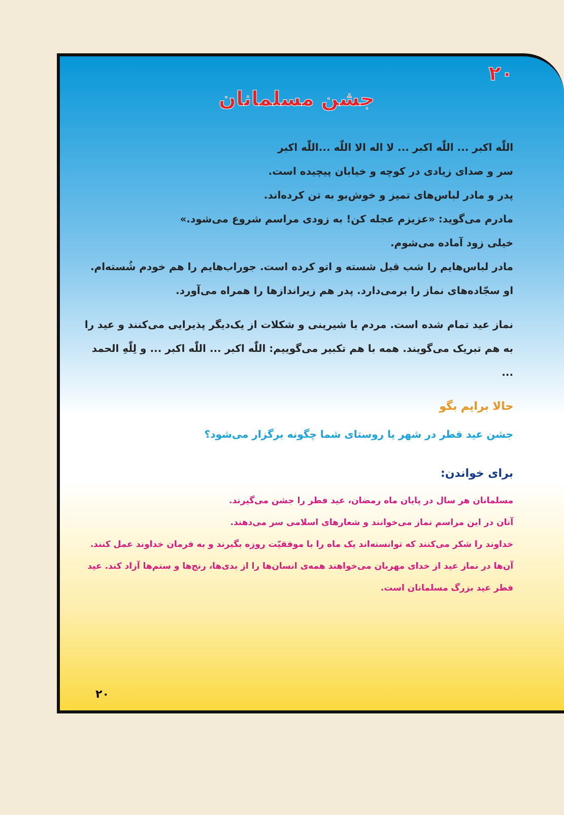۲۰
جشن مسلمانان
اللّٰه اکبر ... اللّٰه اکبر ... لا اله الا اللّٰه ...اللّٰه اکبر
سر و صدای زیادی در کوچه و خیابان پیچیده است.
پدر و مادر لباس‌های تمیز و خوش‌بو به تن کرده‌اند.
مادرم می‌گوید: «عزیزم عجله کن! به زودی مراسم شروع می‌شود.»
خیلی زود آماده می‌شوم.
مادر لباس‌هایم را شب قبل شسته و اتو کرده است. جوراب‌هایم را هم خودم شُسته‌ام.
او سجّاده‌های نماز را برمی‌دارد. پدر هم زیراندازها را همراه می‌آورد.
نماز عید تمام شده است. مردم با شیرینی و شکلات از یک‌دیگر پذیرایی می‌کنند و عید را به هم تبریک می‌گویند. همه با هم تکبیر می‌گوییم: اللّٰه اکبر ... اللّٰه اکبر ... و لِلّٰهِ الحمد ...
حالا برایم بگو
جشن عید فطر در شهر یا روستای شما چگونه برگزار می‌شود؟
برای خواندن:
مسلمانان هر سال در پایان ماه رمضان، عید فطر را جشن می‌گیرند.
آنان در این مراسم نماز می‌خوانند و شعارهای اسلامی سر می‌دهند.
خداوند را شکر می‌کنند که توانسته‌اند یک ماه را با موفقیّت روزه بگیرند و به فرمان خداوند عمل کنند. آن‌ها در نماز عید از خدای مهربان می‌خواهند همه‌ی انسان‌ها را از بدی‌ها، رنج‌ها و ستم‌ها آزاد کند. عید فطر عید بزرگ مسلمانان است.
۲۰